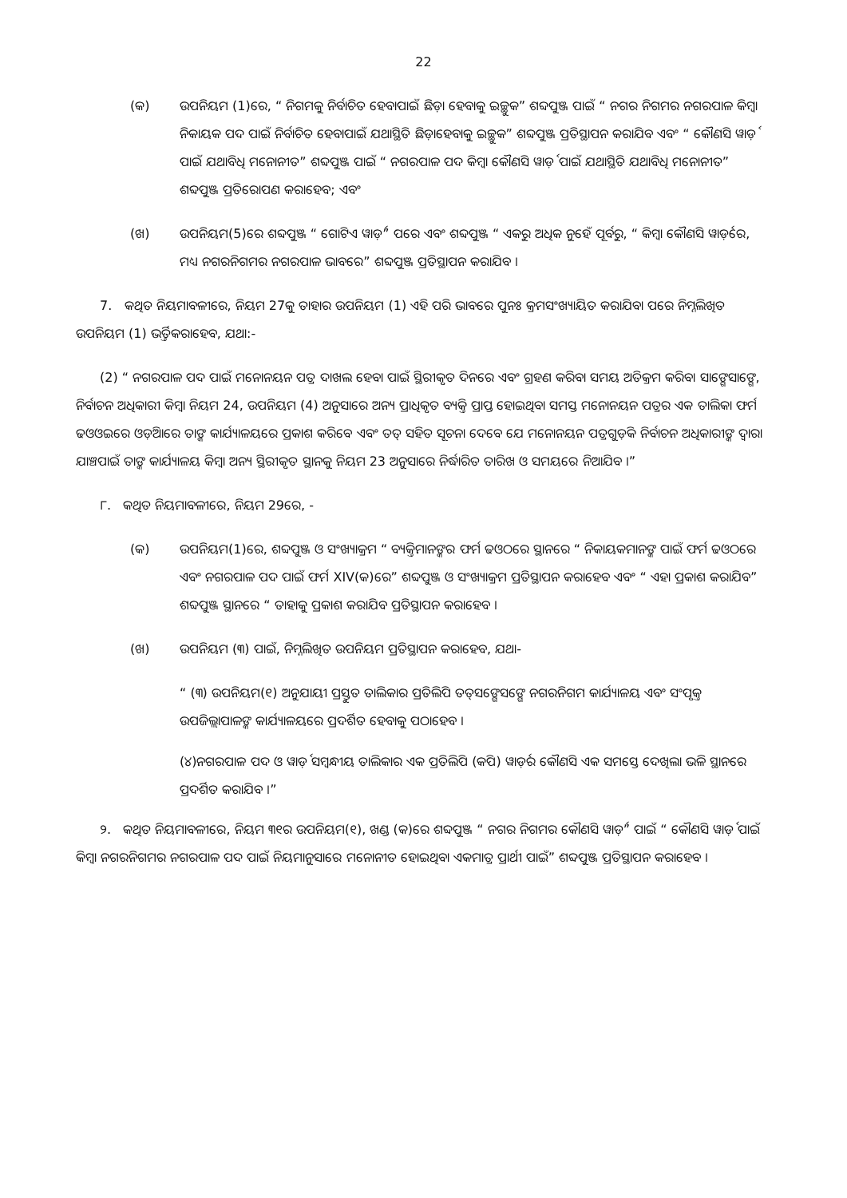22
(କ) ଉପନିୟମ (1)ରେ, “ ନିଗମକୁ ନିର୍ବାଚିତ ହେବାପାଇଁ ଛିଡ଼ା ହେବାକୁ ଇଚ୍ଛୁକ” ଶବ୍ଦପୁଞ୍ଜ ପାଇଁ “ ନଗର ନିଗମର ନଗରପାଳ କିମ୍ବା ନିକାୟକ ପଦ ପାଇଁ ନିର୍ବାଚିତ ହେବାପାଇଁ ଯଥାସ୍ଥିତି ଛିଡ଼ାହେବାକୁ ଇଚ୍ଛୁକ” ଶବ୍ଦପୁଞ୍ଜ ପ୍ରତିସ୍ଥାପନ କରାଯିବ ଏବଂ “ କୌଣସି ୱାର୍ଡ଼ ପାଇଁ ଯଥାବିଧି ମନୋନୀତ” ଶବ୍ଦପୁଞ୍ଜ ପାଇଁ “ ନଗରପାଳ ପଦ କିମ୍ବା କୌଣସି ୱାର୍ଡ଼ ପାଇଁ ଯଥାସ୍ଥିତି ଯଥାବିଧି ମନୋନୀତ” ଶବ୍ଦପୁଞ୍ଜ ପ୍ରତିରୋପଣ କରାହେବ; ଏବଂ
(ଖ) ଉପନିୟମ(5)ରେ ଶବ୍ଦପୁଞ୍ଜ “ ଗୋଟିଏ ୱାର୍ଡ଼” ପରେ ଏବଂ ଶବ୍ଦପୁଞ୍ଜ “ ଏକରୁ ଅଧିକ ନୁହେଁ ପୂର୍ବରୁ, “ କିମ୍ବା କୌଣସି ୱାର୍ଡ଼ରେ, ମଧ୍ୟ ନଗରନିଗମର ନଗରପାଳ ଭାବରେ” ଶବ୍ଦପୁଞ୍ଜ ପ୍ରତିସ୍ଥାପନ କରାଯିବ ।
7. କଥିତ ନିୟମାବଳୀରେ, ନିୟମ 27କୁ ତାହାର ଉପନିୟମ (1) ଏହି ପରି ଭାବରେ ପୁନଃ କ୍ରମସଂଖ୍ୟାୟିତ କରାଯିବା ପରେ ନିମ୍ନଲିଖିତ ଉପନିୟମ (1) ଭର୍ତ୍ତିକରାହେବ, ଯଥା:-
(2) “ ନଗରପାଳ ପଦ ପାଇଁ ମନୋନୟନ ପତ୍ର ଦାଖଲ ହେବା ପାଇଁ ସ୍ଥିରୀକୃତ ଦିନରେ ଏବଂ ଗ୍ରହଣ କରିବା ସମୟ ଅତିକ୍ରମ କରିବା ସାଙ୍ଗେସାଙ୍ଗେ, ନିର୍ବାଚନ ଅଧିକାରୀ କିମ୍ବା ନିୟମ 24, ଉପନିୟମ (4) ଅନୁସାରେ ଅନ୍ୟ ପ୍ରାଧିକୃତ ବ୍ୟକ୍ତି ପ୍ରାପ୍ତ ହୋଇଥିବା ସମସ୍ତ ମନୋନୟନ ପତ୍ରର ଏକ ତାଲିକା ଫର୍ମ ଢଓଓଇରେ ଓଡ଼ିଆରେ ତାଙ୍କ କାର୍ଯ୍ୟାଳୟରେ ପ୍ରକାଶ କରିବେ ଏବଂ ତତ୍ ସହିତ ସୂଚନା ଦେବେ ଯେ ମନୋନୟନ ପତ୍ରଗୁଡ଼ିକ ନିର୍ବାଚନ ଅଧିକାରୀଙ୍କ ଦ୍ୱାରା ଯାଞ୍ଚପାଇଁ ତାଙ୍କ କାର୍ଯ୍ୟାଳୟ କିମ୍ବା ଅନ୍ୟ ସ୍ଥିରୀକୃତ ସ୍ଥାନକୁ ନିୟମ 23 ଅନୁସାରେ ନିର୍ଦ୍ଧାରିତ ତାରିଖ ଓ ସମୟରେ ନିଆଯିବ ।”
୮. କଥିତ ନିୟମାବଳୀରେ, ନିୟମ 29ରେ, -
(କ) ଉପନିୟମ(1)ରେ, ଶବ୍ଦପୁଞ୍ଜ ଓ ସଂଖ୍ୟାକ୍ରମ “ ବ୍ୟକ୍ତିମାନଙ୍କର ଫର୍ମ ଢଓଠରେ ସ୍ଥାନରେ “ ନିକାୟକମାନଙ୍କ ପାଇଁ ଫର୍ମ ଢଓଠରେ ଏବଂ ନଗରପାଳ ପଦ ପାଇଁ ଫର୍ମ XIV(କ)ରେ” ଶବ୍ଦପୁଞ୍ଜ ଓ ସଂଖ୍ୟାକ୍ରମ ପ୍ରତିସ୍ଥାପନ କରାହେବ ଏବଂ “ ଏହା ପ୍ରକାଶ କରାଯିବ” ଶବ୍ଦପୁଞ୍ଜ ସ୍ଥାନରେ “ ତାହାକୁ ପ୍ରକାଶ କରାଯିବ ପ୍ରତିସ୍ଥାପନ କରାହେବ ।
(ଖ) ଉପନିୟମ (୩) ପାଇଁ, ନିମ୍ନଲିଖିତ ଉପନିୟମ ପ୍ରତିସ୍ଥାପନ କରାହେବ, ଯଥା-
“ (୩) ଉପନିୟମ(୧) ଅନୁଯାୟୀ ପ୍ରସ୍ତୁତ ତାଲିକାର ପ୍ରତିଲିପି ତତ୍‌ସଙ୍ଗେସଙ୍ଗେ ନଗରନିଗମ କାର୍ଯ୍ୟାଳୟ ଏବଂ ସଂପୃକ୍ତ ଉପଜିଲ୍ଲାପାଳଙ୍କ କାର୍ଯ୍ୟାଳୟରେ ପ୍ରଦର୍ଶିତ ହେବାକୁ ପଠାହେବ ।
(୪)ନଗରପାଳ ପଦ ଓ ୱାର୍ଡ଼ ସମ୍ବନ୍ଧୀୟ ତାଲିକାର ଏକ ପ୍ରତିଲିପି (କପି) ୱାର୍ଡ଼ର କୌଣସି ଏକ ସମସ୍ତେ ଦେଖିଲା ଭଳି ସ୍ଥାନରେ ପ୍ରଦର୍ଶିତ କରାଯିବ ।”
୨. କଥିତ ନିୟମାବଳୀରେ, ନିୟମ ୩୧ର ଉପନିୟମ(୧), ଖଣ୍ଡ (କ)ରେ ଶବ୍ଦପୁଞ୍ଜ “ ନଗର ନିଗମର କୌଣସି ୱାର୍ଡ଼” ପାଇଁ “ କୌଣସି ୱାର୍ଡ଼ ପାଇଁ କିମ୍ବା ନଗରନିଗମର ନଗରପାଳ ପଦ ପାଇଁ ନିୟମାନୁସାରେ ମନୋନୀତ ହୋଇଥିବା ଏକମାତ୍ର ପ୍ରାର୍ଥୀ ପାଇଁ” ଶବ୍ଦପୁଞ୍ଜ ପ୍ରତିସ୍ଥାପନ କରାହେବ ।